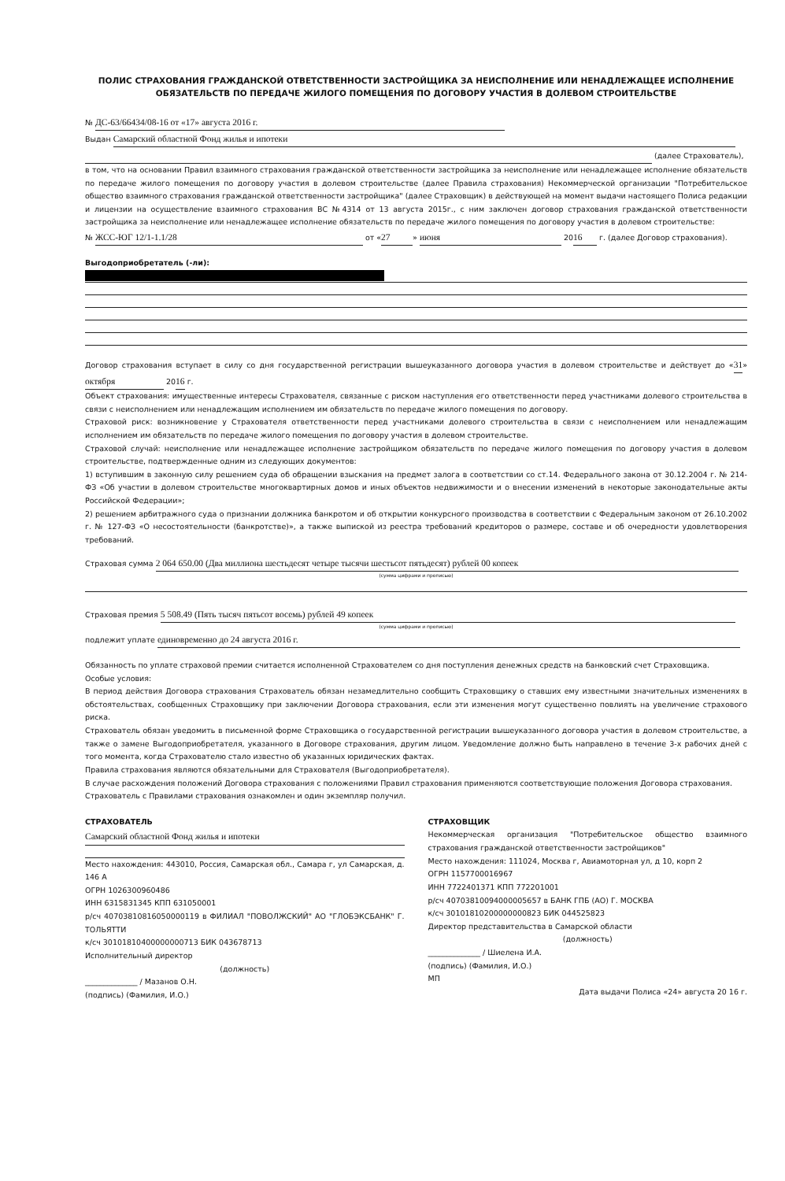ПОЛИС СТРАХОВАНИЯ ГРАЖДАНСКОЙ ОТВЕТСТВЕННОСТИ ЗАСТРОЙЩИКА ЗА НЕИСПОЛНЕНИЕ ИЛИ НЕНАДЛЕЖАЩЕЕ ИСПОЛНЕНИЕ ОБЯЗАТЕЛЬСТВ ПО ПЕРЕДАЧЕ ЖИЛОГО ПОМЕЩЕНИЯ ПО ДОГОВОРУ УЧАСТИЯ В ДОЛЕВОМ СТРОИТЕЛЬСТВЕ
№ ДС-63/66434/08-16 от «17» августа 2016 г.
Выдан Самарский областной Фонд жилья и ипотеки
(далее Страхователь),
в том, что на основании Правил взаимного страхования гражданской ответственности застройщика за неисполнение или ненадлежащее исполнение обязательств по передаче жилого помещения по договору участия в долевом строительстве (далее Правила страхования) Некоммерческой организации "Потребительское общество взаимного страхования гражданской ответственности застройщика" (далее Страховщик) в действующей на момент выдачи настоящего Полиса редакции и лицензии на осуществление взаимного страхования ВС №4314 от 13 августа 2015г., с ним заключен договор страхования гражданской ответственности застройщика за неисполнение или ненадлежащее исполнение обязательств по передаче жилого помещения по договору участия в долевом строительстве:
№ ЖСС-ЮГ 12/1-1.1/28 от « 27 » июня 20 16 г. (далее Договор страхования).
Выгодоприобретатель (-ли):
Договор страхования вступает в силу со дня государственной регистрации вышеуказанного договора участия в долевом строительстве и действует до «31» октября 2016 г.
Объект страхования: имущественные интересы Страхователя, связанные с риском наступления его ответственности перед участниками долевого строительства в связи с неисполнением или ненадлежащим исполнением им обязательств по передаче жилого помещения по договору.
Страховой риск: возникновение у Страхователя ответственности перед участниками долевого строительства в связи с неисполнением или ненадлежащим исполнением им обязательств по передаче жилого помещения по договору участия в долевом строительстве.
Страховой случай: неисполнение или ненадлежащее исполнение застройщиком обязательств по передаче жилого помещения по договору участия в долевом строительстве, подтвержденные одним из следующих документов:
1) вступившим в законную силу решением суда об обращении взыскания на предмет залога в соответствии со ст.14. Федерального закона от 30.12.2004 г. № 214-ФЗ «Об участии в долевом строительстве многоквартирных домов и иных объектов недвижимости и о внесении изменений в некоторые законодательные акты Российской Федерации»;
2) решением арбитражного суда о признании должника банкротом и об открытии конкурсного производства в соответствии с Федеральным законом от 26.10.2002 г. № 127-ФЗ «О несостоятельности (банкротстве)», а также выпиской из реестра требований кредиторов о размере, составе и об очередности удовлетворения требований.
Страховая сумма 2 064 650.00 (Два миллиона шестьдесят четыре тысячи шестьсот пятьдесят) рублей 00 копеек
(сумма цифрами и прописью)
Страховая премия 5 508.49 (Пять тысяч пятьсот восемь) рублей 49 копеек
(сумма цифрами и прописью)
подлежит уплате единовременно до 24 августа 2016 г.
Обязанность по уплате страховой премии считается исполненной Страхователем со дня поступления денежных средств на банковский счет Страховщика.
Особые условия:
В период действия Договора страхования Страхователь обязан незамедлительно сообщить Страховщику о ставших ему известными значительных изменениях в обстоятельствах, сообщенных Страховщику при заключении Договора страхования, если эти изменения могут существенно повлиять на увеличение страхового риска.
Страхователь обязан уведомить в письменной форме Страховщика о государственной регистрации вышеуказанного договора участия в долевом строительстве, а также о замене Выгодоприобретателя, указанного в Договоре страхования, другим лицом. Уведомление должно быть направлено в течение 3-х рабочих дней с того момента, когда Страхователю стало известно об указанных юридических фактах.
Правила страхования являются обязательными для Страхователя (Выгодоприобретателя).
В случае расхождения положений Договора страхования с положениями Правил страхования применяются соответствующие положения Договора страхования.
Страхователь с Правилами страхования ознакомлен и один экземпляр получил.
СТРАХОВАТЕЛЬ
Самарский областной Фонд жилья и ипотеки
Место нахождения: 443010, Россия, Самарская обл., Самара г, ул Самарская, д. 146 А
ОГРН 1026300960486
ИНН 6315831345 КПП 631050001
р/сч 40703810816050000119 в ФИЛИАЛ "ПОВОЛЖСКИЙ" АО "ГЛОБЭКСБАНК" Г. ТОЛЬЯТТИ
к/сч 30101810400000000713 БИК 043678713
Исполнительный директор
(должность)
______________ / Мазанов О.Н.
(подпись) (Фамилия, И.О.)
СТРАХОВЩИК
Некоммерческая организация "Потребительское общество взаимного страхования гражданской ответственности застройщиков"
Место нахождения: 111024, Москва г, Авиамоторная ул, д 10, корп 2
ОГРН 1157700016967
ИНН 7722401371 КПП 772201001
р/сч 40703810094000005657 в БАНК ГПБ (АО) Г. МОСКВА
к/сч 30101810200000000823 БИК 044525823
Директор представительства в Самарской области
(должность)
______________ / Шиелена И.А.
(подпись) (Фамилия, И.О.)
МП
Дата выдачи Полиса «24» августа 20 16 г.